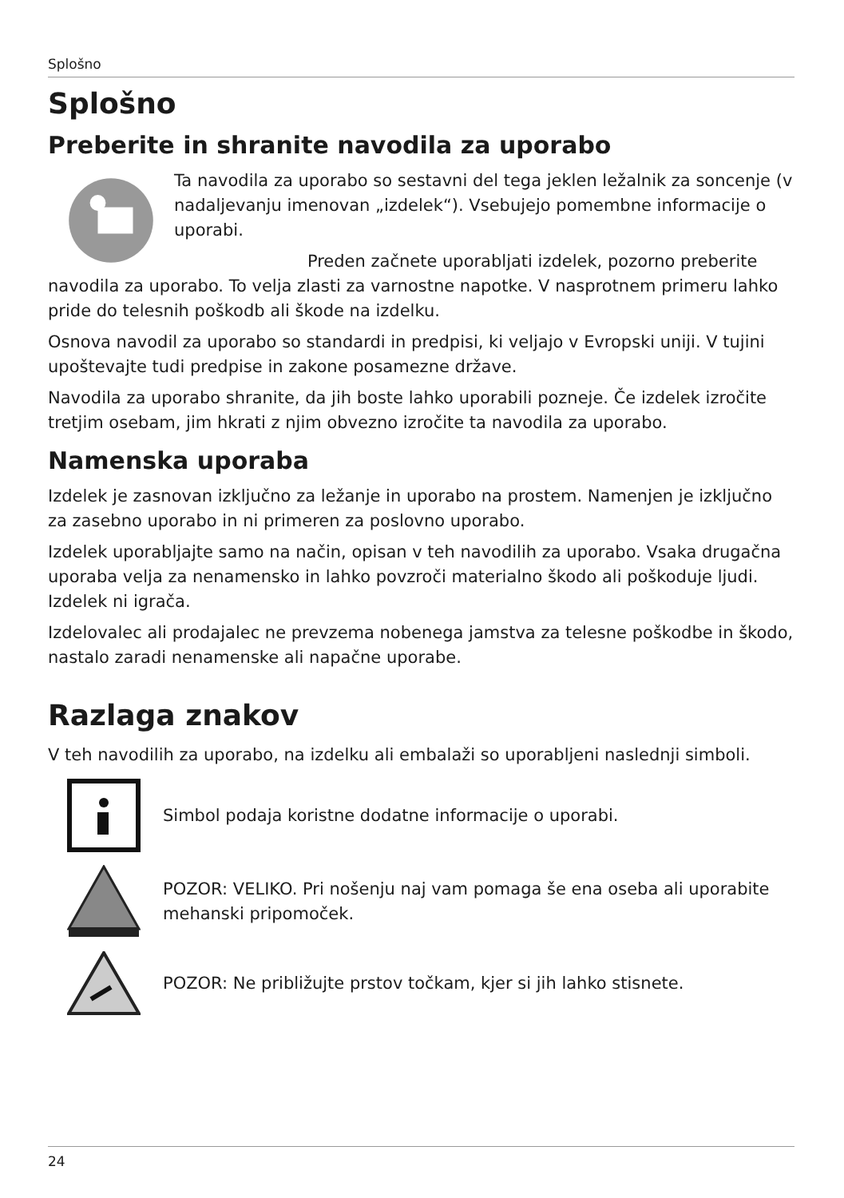Splošno
Splošno
Preberite in shranite navodila za uporabo
Ta navodila za uporabo so sestavni del tega jeklen ležalnik za soncenje (v nadaljevanju imenovan „izdelek“). Vsebujejo pomembne informacije o uporabi.
Preden začnete uporabljati izdelek, pozorno preberite navodila za uporabo. To velja zlasti za varnostne napotke. V nasprotnem primeru lahko pride do telesnih poškodb ali škode na izdelku.
Osnova navodil za uporabo so standardi in predpisi, ki veljajo v Evropski uniji. V tujini upoštevajte tudi predpise in zakone posamezne države.
Navodila za uporabo shranite, da jih boste lahko uporabili pozneje. Če izdelek izročite tretjim osebam, jim hkrati z njim obvezno izročite ta navodila za uporabo.
Namenska uporaba
Izdelek je zasnovan izključno za ležanje in uporabo na prostem. Namenjen je izključno za zasebno uporabo in ni primeren za poslovno uporabo.
Izdelek uporabljajte samo na način, opisan v teh navodilih za uporabo. Vsaka drugačna uporaba velja za nenamensko in lahko povzroči materialno škodo ali poškoduje ljudi. Izdelek ni igrača.
Izdelovalec ali prodajalec ne prevzema nobenega jamstva za telesne poškodbe in škodo, nastalo zaradi nenamenske ali napačne uporabe.
Razlaga znakov
V teh navodilih za uporabo, na izdelku ali embalaži so uporabljeni naslednji simboli.
Simbol podaja koristne dodatne informacije o uporabi.
POZOR: VELIKO. Pri nošenju naj vam pomaga še ena oseba ali uporabite mehanski pripomoček.
POZOR: Ne približujte prstov točkam, kjer si jih lahko stisnete.
24